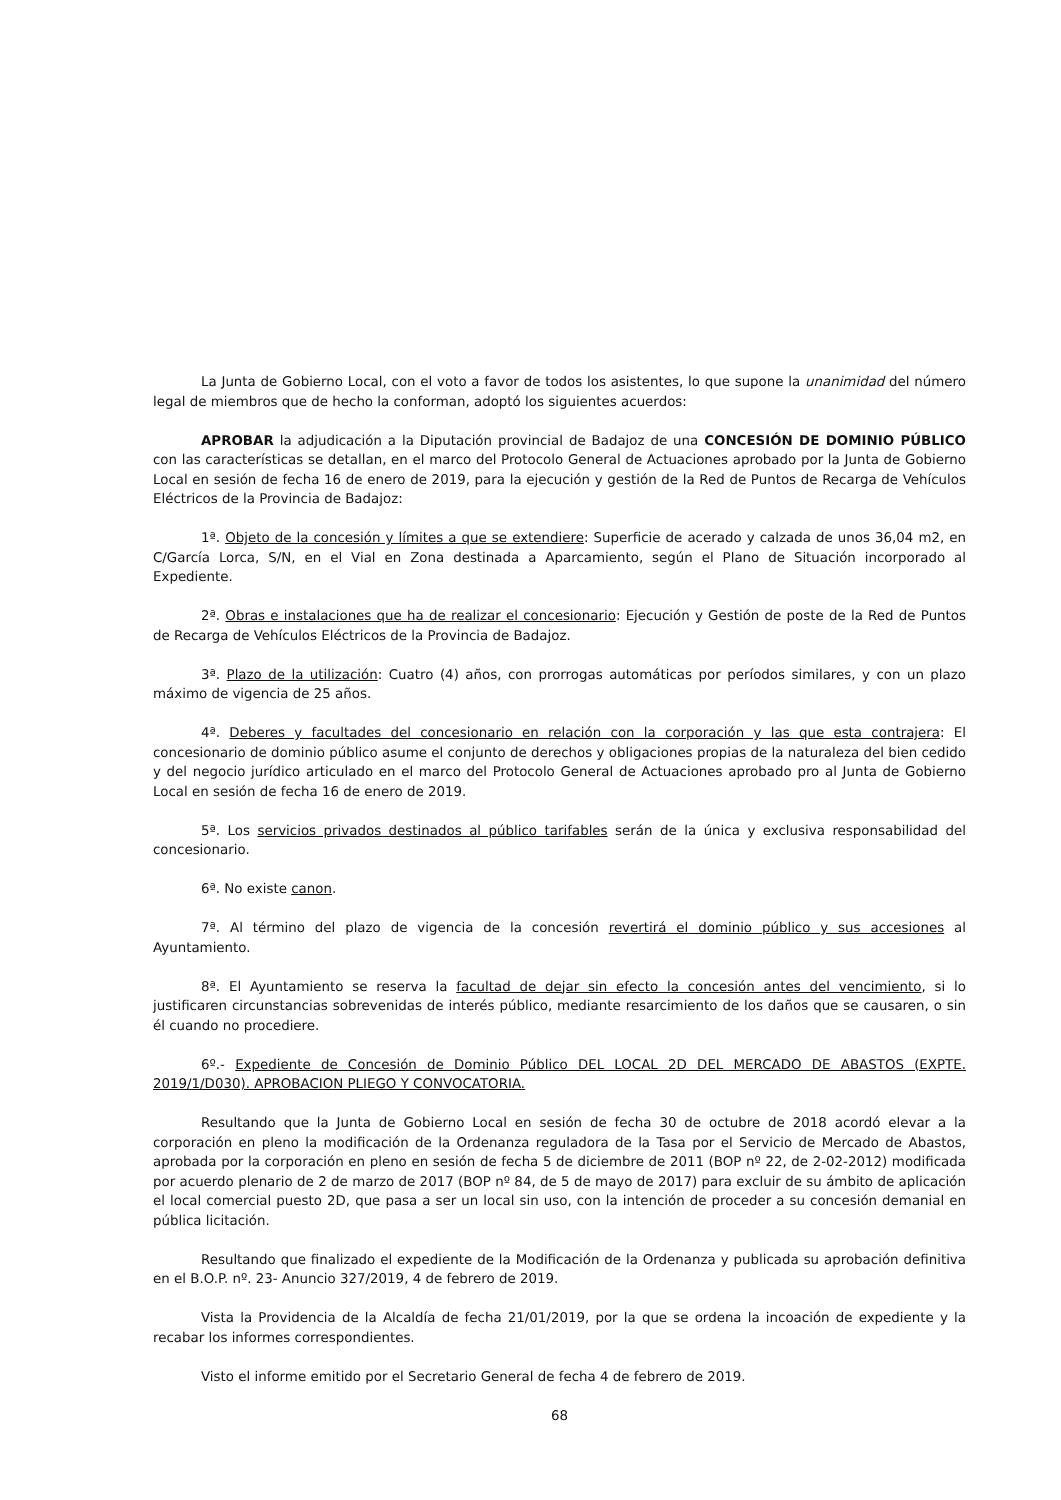La Junta de Gobierno Local, con el voto a favor de todos los asistentes, lo que supone la unanimidad del número legal de miembros que de hecho la conforman, adoptó los siguientes acuerdos:
APROBAR la adjudicación a la Diputación provincial de Badajoz de una CONCESIÓN DE DOMINIO PÚBLICO con las características se detallan, en el marco del Protocolo General de Actuaciones aprobado por la Junta de Gobierno Local en sesión de fecha 16 de enero de 2019, para la ejecución y gestión de la Red de Puntos de Recarga de Vehículos Eléctricos de la Provincia de Badajoz:
1ª. Objeto de la concesión y límites a que se extendiere: Superficie de acerado y calzada de unos 36,04 m2, en C/García Lorca, S/N, en el Vial en Zona destinada a Aparcamiento, según el Plano de Situación incorporado al Expediente.
2ª. Obras e instalaciones que ha de realizar el concesionario: Ejecución y Gestión de poste de la Red de Puntos de Recarga de Vehículos Eléctricos de la Provincia de Badajoz.
3ª. Plazo de la utilización: Cuatro (4) años, con prorrogas automáticas por períodos similares, y con un plazo máximo de vigencia de 25 años.
4ª. Deberes y facultades del concesionario en relación con la corporación y las que esta contrajera: El concesionario de dominio público asume el conjunto de derechos y obligaciones propias de la naturaleza del bien cedido y del negocio jurídico articulado en el marco del Protocolo General de Actuaciones aprobado pro al Junta de Gobierno Local en sesión de fecha 16 de enero de 2019.
5ª. Los servicios privados destinados al público tarifables serán de la única y exclusiva responsabilidad del concesionario.
6ª. No existe canon.
7ª. Al término del plazo de vigencia de la concesión revertirá el dominio público y sus accesiones al Ayuntamiento.
8ª. El Ayuntamiento se reserva la facultad de dejar sin efecto la concesión antes del vencimiento, si lo justificaren circunstancias sobrevenidas de interés público, mediante resarcimiento de los daños que se causaren, o sin él cuando no procediere.
6º.- Expediente de Concesión de Dominio Público DEL LOCAL 2D DEL MERCADO DE ABASTOS (EXPTE. 2019/1/D030). APROBACION PLIEGO Y CONVOCATORIA.
Resultando que la Junta de Gobierno Local en sesión de fecha 30 de octubre de 2018 acordó elevar a la corporación en pleno la modificación de la Ordenanza reguladora de la Tasa por el Servicio de Mercado de Abastos, aprobada por la corporación en pleno en sesión de fecha 5 de diciembre de 2011 (BOP nº 22, de 2-02-2012) modificada por acuerdo plenario de 2 de marzo de 2017 (BOP nº 84, de 5 de mayo de 2017) para excluir de su ámbito de aplicación el local comercial puesto 2D, que pasa a ser un local sin uso, con la intención de proceder a su concesión demanial en pública licitación.
Resultando que finalizado el expediente de la Modificación de la Ordenanza y publicada su aprobación definitiva en el B.O.P. nº. 23- Anuncio 327/2019, 4 de febrero de 2019.
Vista la Providencia de la Alcaldía de fecha 21/01/2019, por la que se ordena la incoación de expediente y la recabar los informes correspondientes.
Visto el informe emitido por el Secretario General de fecha 4 de febrero de 2019.
68